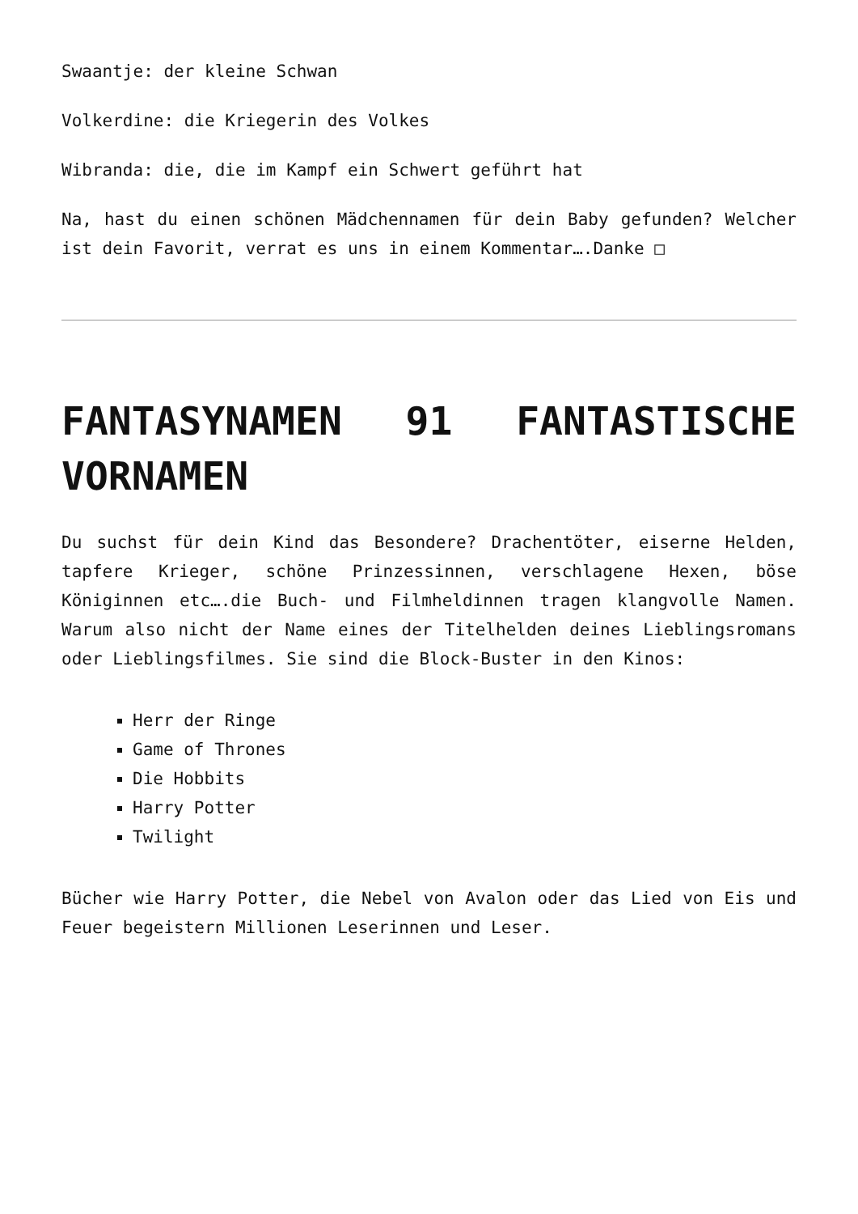Swaantje: der kleine Schwan
Volkerdine: die Kriegerin des Volkes
Wibranda: die, die im Kampf ein Schwert geführt hat
Na, hast du einen schönen Mädchennamen für dein Baby gefunden? Welcher ist dein Favorit, verrat es uns in einem Kommentar….Danke □
FANTASYNAMEN 91 FANTASTISCHE VORNAMEN
Du suchst für dein Kind das Besondere? Drachentöter, eiserne Helden, tapfere Krieger, schöne Prinzessinnen, verschlagene Hexen, böse Königinnen etc….die Buch- und Filmheldinnen tragen klangvolle Namen. Warum also nicht der Name eines der Titelhelden deines Lieblingsromans oder Lieblingsfilmes. Sie sind die Block-Buster in den Kinos:
Herr der Ringe
Game of Thrones
Die Hobbits
Harry Potter
Twilight
Bücher wie Harry Potter, die Nebel von Avalon oder das Lied von Eis und Feuer begeistern Millionen Leserinnen und Leser.